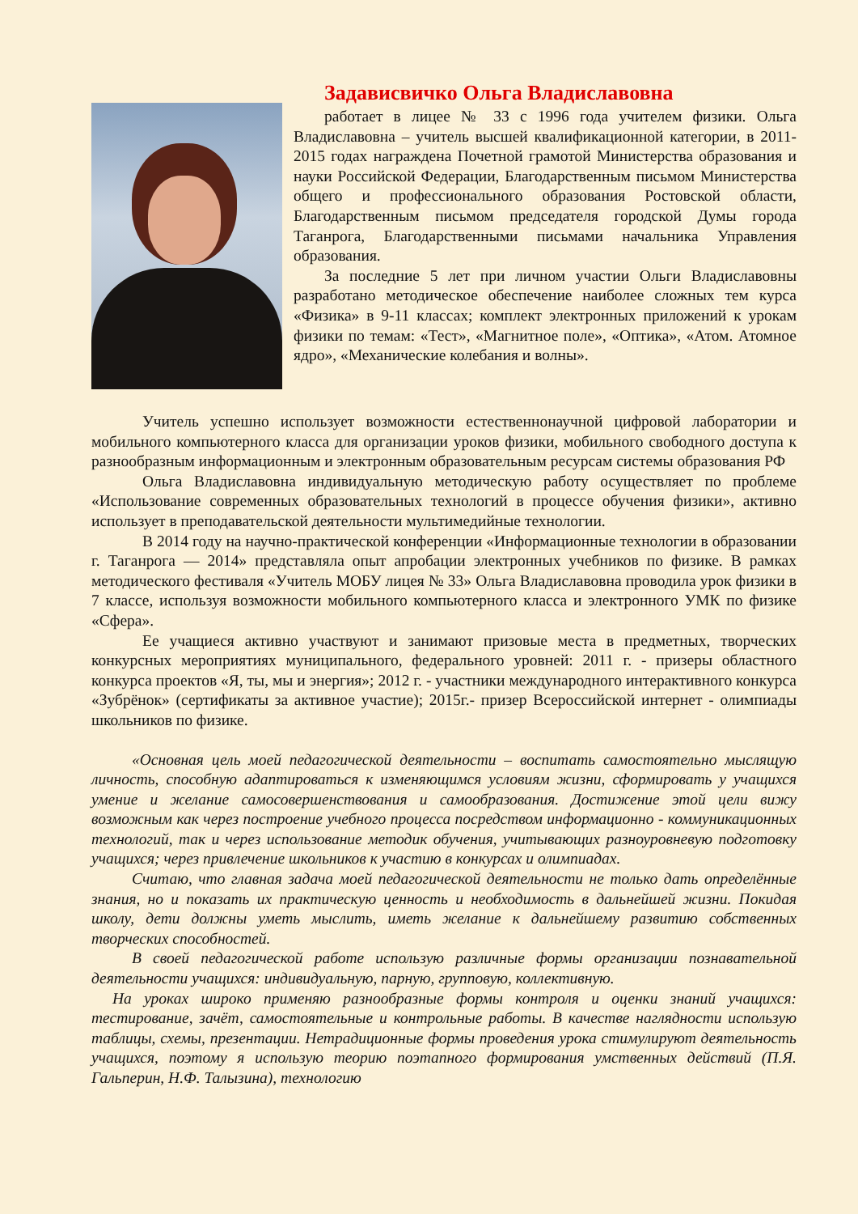Задависвичко Ольга Владиславовна
работает в лицее № 33 с 1996 года учителем физики. Ольга Владиславовна – учитель высшей квалификационной категории, в 2011-2015 годах награждена Почетной грамотой Министерства образования и науки Российской Федерации, Благодарственным письмом Министерства общего и профессионального образования Ростовской области, Благодарственным письмом председателя городской Думы города Таганрога, Благодарственными письмами начальника Управления образования.
За последние 5 лет при личном участии Ольги Владиславовны разработано методическое обеспечение наиболее сложных тем курса «Физика» в 9-11 классах; комплект электронных приложений к урокам физики по темам: «Тест», «Магнитное поле», «Оптика», «Атом. Атомное ядро», «Механические колебания и волны».
Учитель успешно использует возможности естественнонаучной цифровой лаборатории и мобильного компьютерного класса для организации уроков физики, мобильного свободного доступа к разнообразным информационным и электронным образовательным ресурсам системы образования РФ
Ольга Владиславовна индивидуальную методическую работу осуществляет по проблеме «Использование современных образовательных технологий в процессе обучения физики», активно использует в преподавательской деятельности мультимедийные технологии.
В 2014 году на научно-практической конференции «Информационные технологии в образовании г. Таганрога — 2014» представляла опыт апробации электронных учебников по физике. В рамках методического фестиваля «Учитель МОБУ лицея № 33» Ольга Владиславовна проводила урок физики в 7 классе, используя возможности мобильного компьютерного класса и электронного УМК по физике «Сфера».
Ее учащиеся активно участвуют и занимают призовые места в предметных, творческих конкурсных мероприятиях муниципального, федерального уровней: 2011 г. - призеры областного конкурса проектов «Я, ты, мы и энергия»; 2012 г. - участники международного интерактивного конкурса «Зубрёнок» (сертификаты за активное участие); 2015г.- призер Всероссийской интернет - олимпиады школьников по физике.
«Основная цель моей педагогической деятельности – воспитать самостоятельно мыслящую личность, способную адаптироваться к изменяющимся условиям жизни, сформировать у учащихся умение и желание самосовершенствования и самообразования. Достижение этой цели вижу возможным как через построение учебного процесса посредством информационно - коммуникационных технологий, так и через использование методик обучения, учитывающих разноуровневую подготовку учащихся; через привлечение школьников к участию в конкурсах и олимпиадах.
Считаю, что главная задача моей педагогической деятельности не только дать определённые знания, но и показать их практическую ценность и необходимость в дальнейшей жизни. Покидая школу, дети должны уметь мыслить, иметь желание к дальнейшему развитию собственных творческих способностей.
В своей педагогической работе использую различные формы организации познавательной деятельности учащихся: индивидуальную, парную, групповую, коллективную.
На уроках широко применяю разнообразные формы контроля и оценки знаний учащихся: тестирование, зачёт, самостоятельные и контрольные работы. В качестве наглядности использую таблицы, схемы, презентации. Нетрадиционные формы проведения урока стимулируют деятельность учащихся, поэтому я использую теорию поэтапного формирования умственных действий (П.Я. Гальперин, Н.Ф. Талызина), технологию